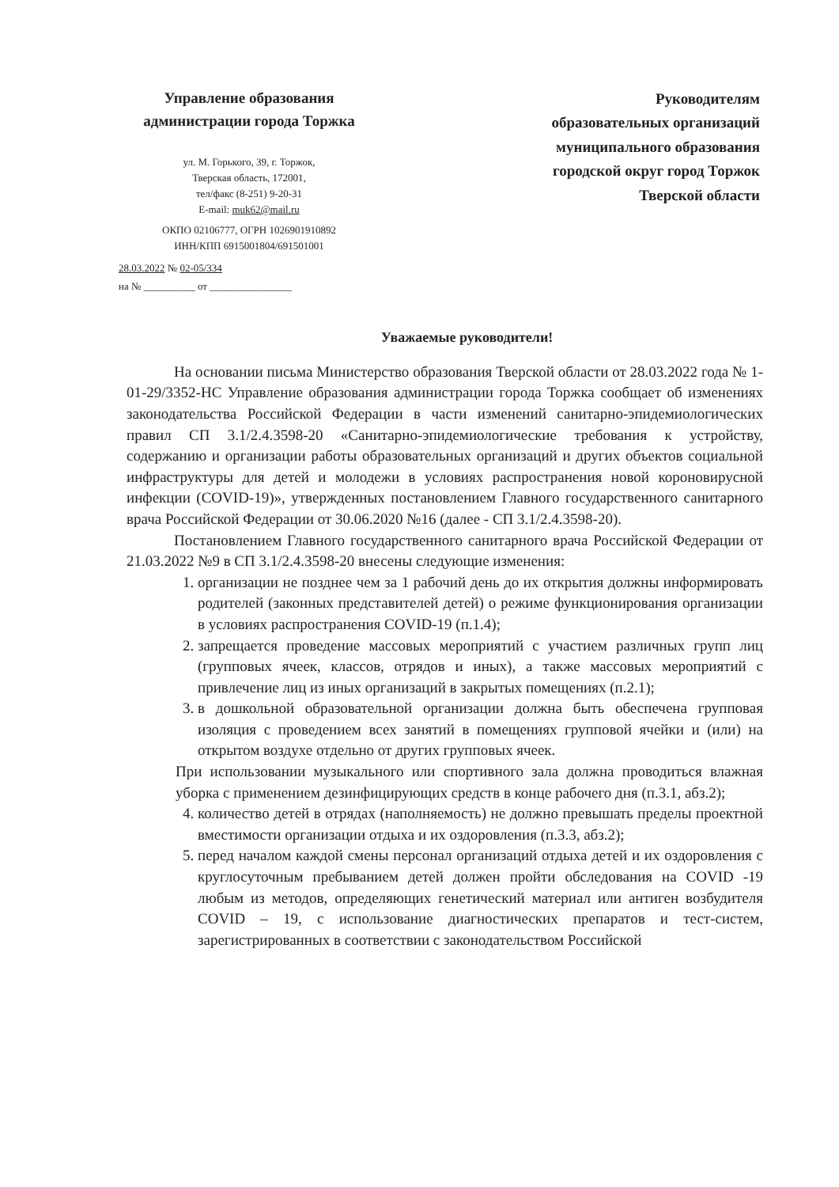Управление образования администрации города Торжка
ул. М. Горького, 39, г. Торжок,
Тверская область, 172001,
тел/факс (8-251) 9-20-31
E-mail: muk62@mail.ru
ОКПО 02106777, ОГРН 1026901910892
ИНН/КПП 6915001804/691501001
28.03.2022 № 02-05/334
на № __________ от ________________
Руководителям
образовательных организаций
муниципального образования
городской округ город Торжок
Тверской области
Уважаемые руководители!
На основании письма Министерство образования Тверской области от 28.03.2022 года № 1-01-29/3352-НС Управление образования администрации города Торжка сообщает об изменениях законодательства Российской Федерации в части изменений санитарно-эпидемиологических правил СП 3.1/2.4.3598-20 «Санитарно-эпидемиологические требования к устройству, содержанию и организации работы образовательных организаций и других объектов социальной инфраструктуры для детей и молодежи в условиях распространения новой короновирусной инфекции (COVID-19)», утвержденных постановлением Главного государственного санитарного врача Российской Федерации от 30.06.2020 №16 (далее - СП 3.1/2.4.3598-20).
Постановлением Главного государственного санитарного врача Российской Федерации от 21.03.2022 №9 в СП 3.1/2.4.3598-20 внесены следующие изменения:
1. организации не позднее чем за 1 рабочий день до их открытия должны информировать родителей (законных представителей детей) о режиме функционирования организации в условиях распространения COVID-19 (п.1.4);
2. запрещается проведение массовых мероприятий с участием различных групп лиц (групповых ячеек, классов, отрядов и иных), а также массовых мероприятий с привлечение лиц из иных организаций в закрытых помещениях (п.2.1);
3. в дошкольной образовательной организации должна быть обеспечена групповая изоляция с проведением всех занятий в помещениях групповой ячейки и (или) на открытом воздухе отдельно от других групповых ячеек.
При использовании музыкального или спортивного зала должна проводиться влажная уборка с применением дезинфицирующих средств в конце рабочего дня (п.3.1, абз.2);
4. количество детей в отрядах (наполняемость) не должно превышать пределы проектной вместимости организации отдыха и их оздоровления (п.3.3, абз.2);
5. перед началом каждой смены персонал организаций отдыха детей и их оздоровления с круглосуточным пребыванием детей должен пройти обследования на COVID -19 любым из методов, определяющих генетический материал или антиген возбудителя COVID – 19, с использование диагностических препаратов и тест-систем, зарегистрированных в соответствии с законодательством Российской